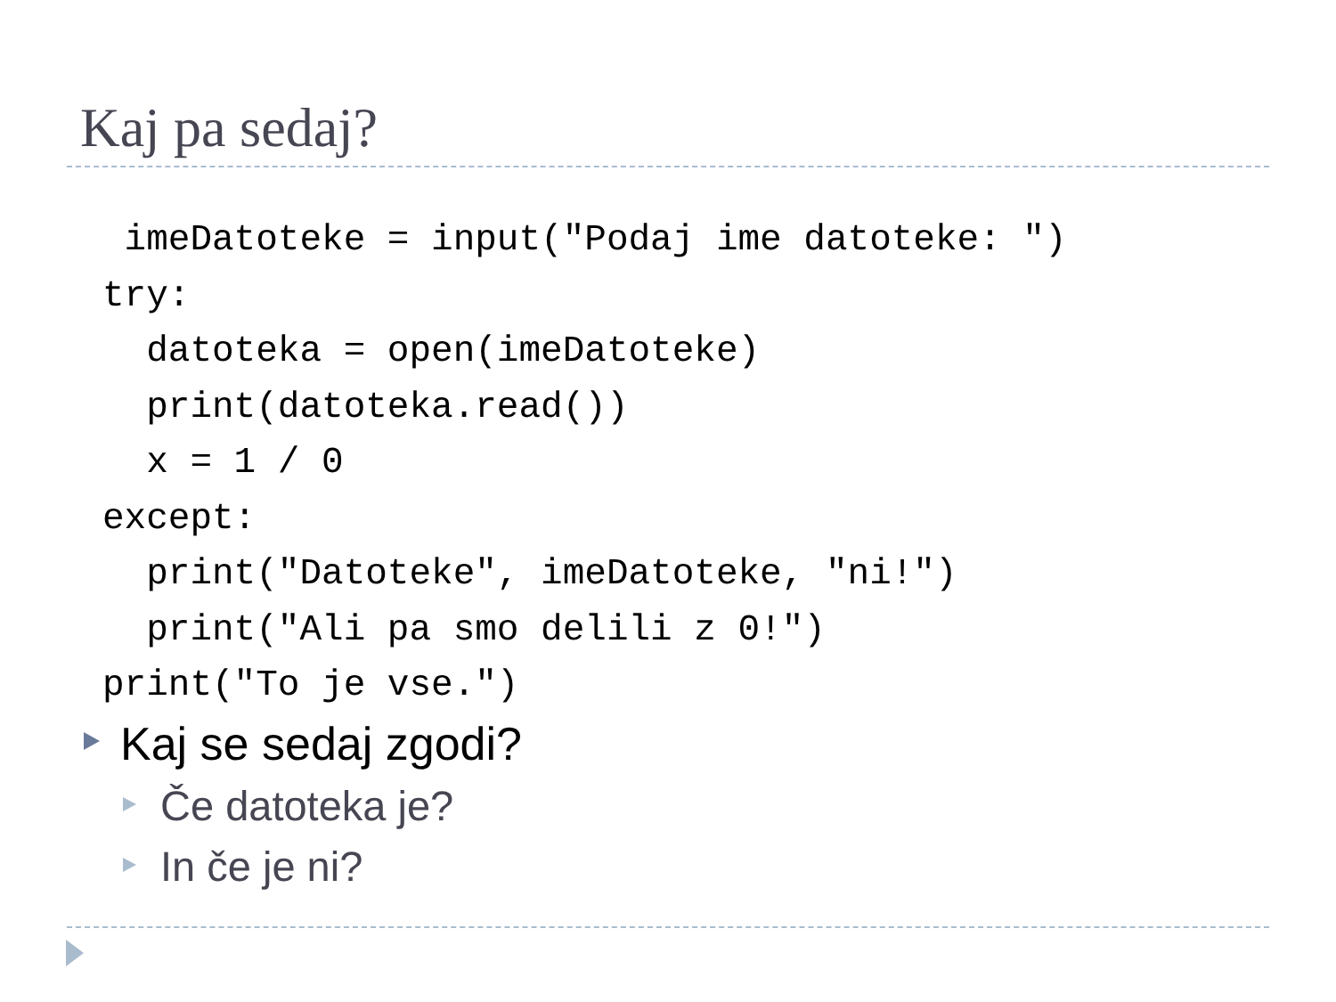Kaj pa sedaj?
 imeDatoteke = input("Podaj ime datoteke: ")
try:
  datoteka = open(imeDatoteke)
  print(datoteka.read())
  x = 1 / 0
except:
  print("Datoteke", imeDatoteke, "ni!")
  print("Ali pa smo delili z 0!")
print("To je vse.")
Kaj se sedaj zgodi?
Če datoteka je?
In če je ni?